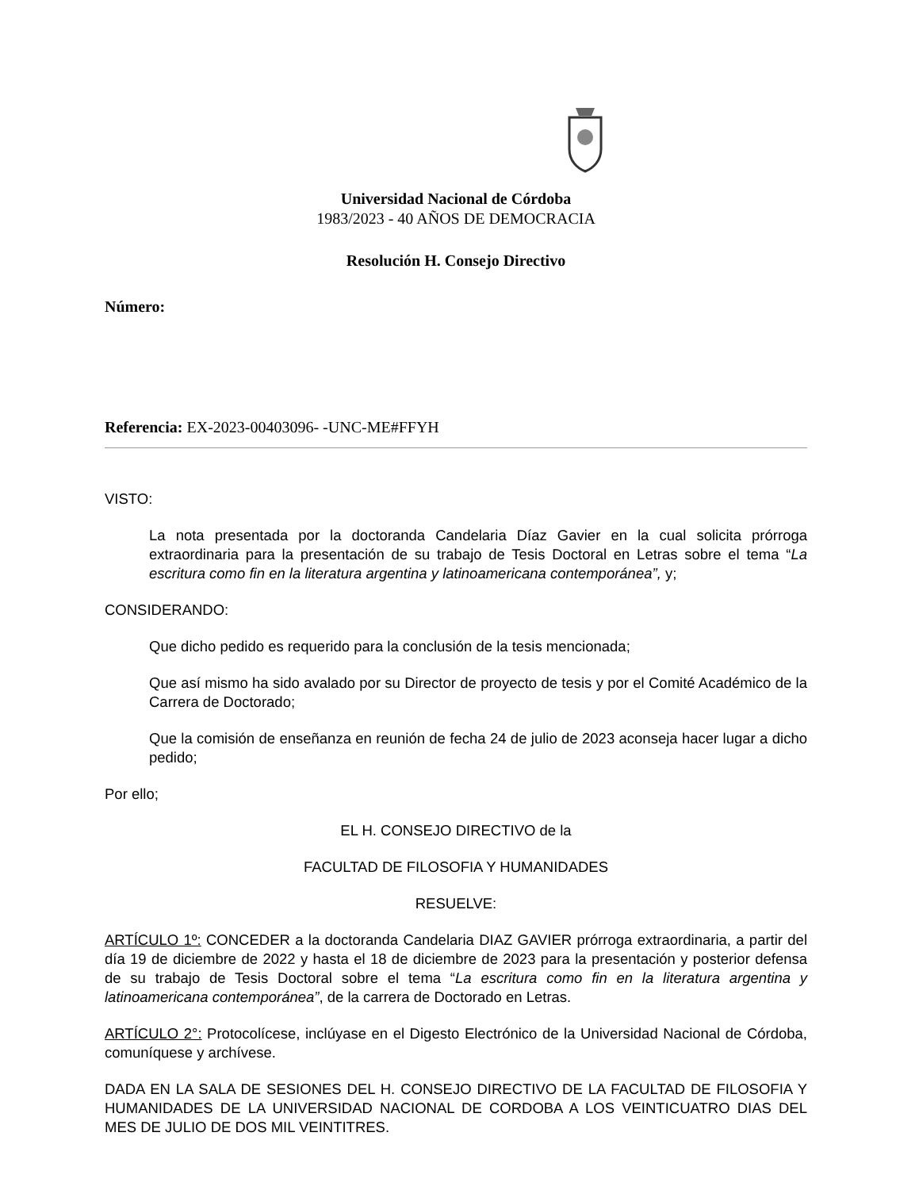Universidad Nacional de Córdoba
1983/2023 - 40 AÑOS DE DEMOCRACIA
Resolución H. Consejo Directivo
Número:
Referencia: EX-2023-00403096- -UNC-ME#FFYH
VISTO:
La nota presentada por la doctoranda Candelaria Díaz Gavier en la cual solicita prórroga extraordinaria para la presentación de su trabajo de Tesis Doctoral en Letras sobre el tema “La escritura como fin en la literatura argentina y latinoamericana contemporánea”, y;
CONSIDERANDO:
Que dicho pedido es requerido para la conclusión de la tesis mencionada;
Que así mismo ha sido avalado por su Director de proyecto de tesis y por el Comité Académico de la Carrera de Doctorado;
Que la comisión de enseñanza en reunión de fecha 24 de julio de 2023 aconseja hacer lugar a dicho pedido;
Por ello;
EL H. CONSEJO DIRECTIVO de la
FACULTAD DE FILOSOFIA Y HUMANIDADES
RESUELVE:
ARTÍCULO 1º: CONCEDER a la doctoranda Candelaria DIAZ GAVIER prórroga extraordinaria, a partir del día 19 de diciembre de 2022 y hasta el 18 de diciembre de 2023 para la presentación y posterior defensa de su trabajo de Tesis Doctoral sobre el tema “La escritura como fin en la literatura argentina y latinoamericana contemporánea”, de la carrera de Doctorado en Letras.
ARTÍCULO 2°: Protocolícese, inclúyase en el Digesto Electrónico de la Universidad Nacional de Córdoba, comuníquese y archívese.
DADA EN LA SALA DE SESIONES DEL H. CONSEJO DIRECTIVO DE LA FACULTAD DE FILOSOFIA Y HUMANIDADES DE LA UNIVERSIDAD NACIONAL DE CORDOBA A LOS VEINTICUATRO DIAS DEL MES DE JULIO DE DOS MIL VEINTITRES.